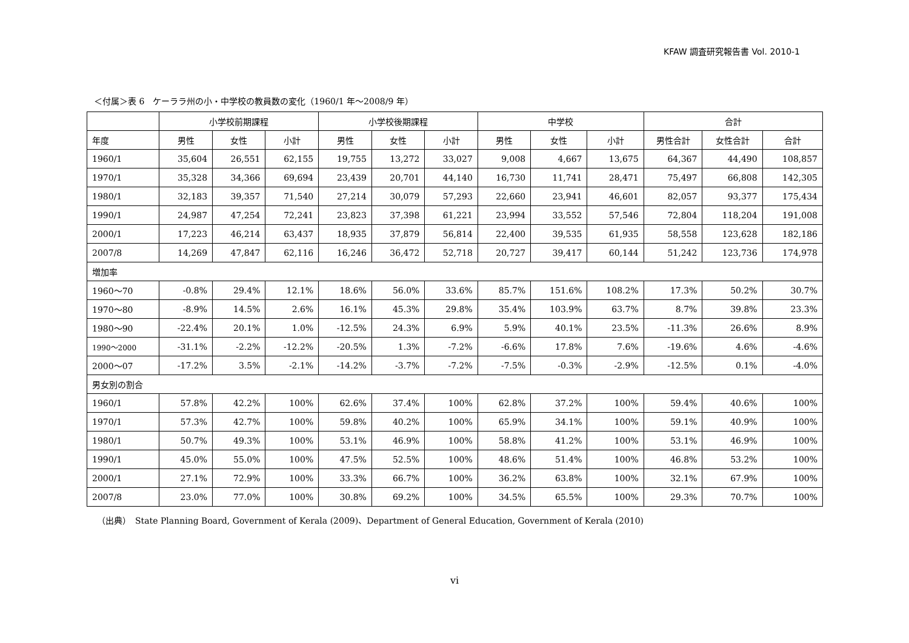KFAW 調査研究報告書 Vol. 2010-1
＜付属＞表 6　ケーララ州の小・中学校の教員数の変化（1960/1 年～2008/9 年）
| | 小学校前期課程 | | | 小学校後期課程 | | | 中学校 | | | 合計 | | |
| --- | --- | --- | --- | --- | --- | --- | --- | --- | --- | --- | --- | --- |
| 年度 | 男性 | 女性 | 小計 | 男性 | 女性 | 小計 | 男性 | 女性 | 小計 | 男性合計 | 女性合計 | 合計 |
| 1960/1 | 35,604 | 26,551 | 62,155 | 19,755 | 13,272 | 33,027 | 9,008 | 4,667 | 13,675 | 64,367 | 44,490 | 108,857 |
| 1970/1 | 35,328 | 34,366 | 69,694 | 23,439 | 20,701 | 44,140 | 16,730 | 11,741 | 28,471 | 75,497 | 66,808 | 142,305 |
| 1980/1 | 32,183 | 39,357 | 71,540 | 27,214 | 30,079 | 57,293 | 22,660 | 23,941 | 46,601 | 82,057 | 93,377 | 175,434 |
| 1990/1 | 24,987 | 47,254 | 72,241 | 23,823 | 37,398 | 61,221 | 23,994 | 33,552 | 57,546 | 72,804 | 118,204 | 191,008 |
| 2000/1 | 17,223 | 46,214 | 63,437 | 18,935 | 37,879 | 56,814 | 22,400 | 39,535 | 61,935 | 58,558 | 123,628 | 182,186 |
| 2007/8 | 14,269 | 47,847 | 62,116 | 16,246 | 36,472 | 52,718 | 20,727 | 39,417 | 60,144 | 51,242 | 123,736 | 174,978 |
| 増加率 | | | | | | | | | | | | |
| 1960～70 | -0.8% | 29.4% | 12.1% | 18.6% | 56.0% | 33.6% | 85.7% | 151.6% | 108.2% | 17.3% | 50.2% | 30.7% |
| 1970～80 | -8.9% | 14.5% | 2.6% | 16.1% | 45.3% | 29.8% | 35.4% | 103.9% | 63.7% | 8.7% | 39.8% | 23.3% |
| 1980～90 | -22.4% | 20.1% | 1.0% | -12.5% | 24.3% | 6.9% | 5.9% | 40.1% | 23.5% | -11.3% | 26.6% | 8.9% |
| 1990～2000 | -31.1% | -2.2% | -12.2% | -20.5% | 1.3% | -7.2% | -6.6% | 17.8% | 7.6% | -19.6% | 4.6% | -4.6% |
| 2000～07 | -17.2% | 3.5% | -2.1% | -14.2% | -3.7% | -7.2% | -7.5% | -0.3% | -2.9% | -12.5% | 0.1% | -4.0% |
| 男女別の割合 | | | | | | | | | | | | |
| 1960/1 | 57.8% | 42.2% | 100% | 62.6% | 37.4% | 100% | 62.8% | 37.2% | 100% | 59.4% | 40.6% | 100% |
| 1970/1 | 57.3% | 42.7% | 100% | 59.8% | 40.2% | 100% | 65.9% | 34.1% | 100% | 59.1% | 40.9% | 100% |
| 1980/1 | 50.7% | 49.3% | 100% | 53.1% | 46.9% | 100% | 58.8% | 41.2% | 100% | 53.1% | 46.9% | 100% |
| 1990/1 | 45.0% | 55.0% | 100% | 47.5% | 52.5% | 100% | 48.6% | 51.4% | 100% | 46.8% | 53.2% | 100% |
| 2000/1 | 27.1% | 72.9% | 100% | 33.3% | 66.7% | 100% | 36.2% | 63.8% | 100% | 32.1% | 67.9% | 100% |
| 2007/8 | 23.0% | 77.0% | 100% | 30.8% | 69.2% | 100% | 34.5% | 65.5% | 100% | 29.3% | 70.7% | 100% |
（出典）　State Planning Board, Government of Kerala (2009)、Department of General Education, Government of Kerala (2010)
vi